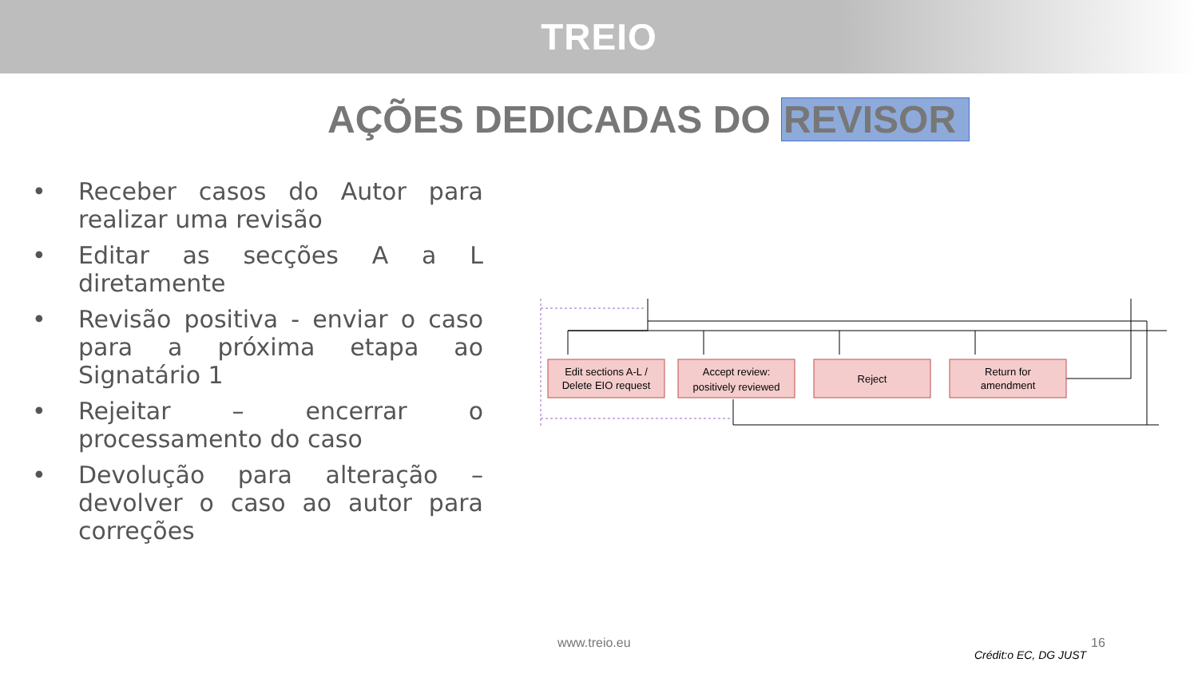TREIO
AÇÕES DEDICADAS DO REVISOR
• Receber casos do Autor para realizar uma revisão
• Editar as secções A a L diretamente
• Revisão positiva - enviar o caso para a próxima etapa ao Signatário 1
• Rejeitar – encerrar o processamento do caso
• Devolução para alteração – devolver o caso ao autor para correções
Edit sections A-L /
Delete EIO request
Accept review:
positively reviewed
Reject
Return for
amendment
www.treio.eu 16
Crédit:o EC, DG JUST